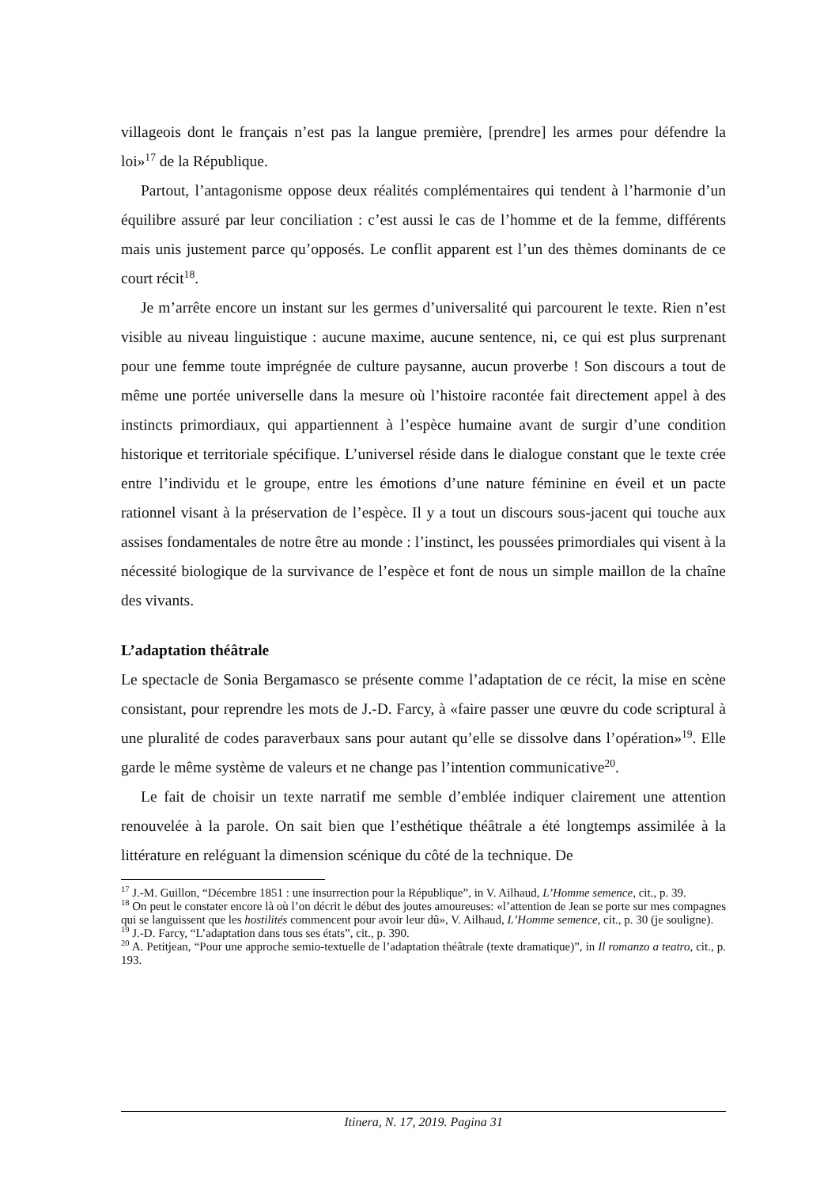villageois dont le français n’est pas la langue première, [prendre] les armes pour défendre la loi»<sup>17</sup> de la République.
Partout, l’antagonisme oppose deux réalités complémentaires qui tendent à l’harmonie d’un équilibre assuré par leur conciliation : c’est aussi le cas de l’homme et de la femme, différents mais unis justement parce qu’opposés. Le conflit apparent est l’un des thèmes dominants de ce court récit<sup>18</sup>.
Je m’arrête encore un instant sur les germes d’universalité qui parcourent le texte. Rien n’est visible au niveau linguistique : aucune maxime, aucune sentence, ni, ce qui est plus surprenant pour une femme toute imprégnée de culture paysanne, aucun proverbe ! Son discours a tout de même une portée universelle dans la mesure où l’histoire racontée fait directement appel à des instincts primordiaux, qui appartiennent à l’espèce humaine avant de surgir d’une condition historique et territoriale spécifique. L’universel réside dans le dialogue constant que le texte crée entre l’individu et le groupe, entre les émotions d’une nature féminine en éveil et un pacte rationnel visant à la préservation de l’espèce. Il y a tout un discours sous-jacent qui touche aux assises fondamentales de notre être au monde : l’instinct, les poussées primordiales qui visent à la nécessité biologique de la survivance de l’espèce et font de nous un simple maillon de la chaîne des vivants.
L’adaptation théâtrale
Le spectacle de Sonia Bergamasco se présente comme l’adaptation de ce récit, la mise en scène consistant, pour reprendre les mots de J.-D. Farcy, à «faire passer une œuvre du code scriptural à une pluralité de codes paraverbaux sans pour autant qu’elle se dissolve dans l’opération»<sup>19</sup>. Elle garde le même système de valeurs et ne change pas l’intention communicative<sup>20</sup>.
Le fait de choisir un texte narratif me semble d’emblée indiquer clairement une attention renouvelée à la parole. On sait bien que l’esthétique théâtrale a été longtemps assimilée à la littérature en reléguant la dimension scénique du côté de la technique. De
<sup>17</sup> J.-M. Guillon, “Décembre 1851 : une insurrection pour la République”, in V. Ailhaud, L’Homme semence, cit., p. 39.
<sup>18</sup> On peut le constater encore là où l’on décrit le début des joutes amoureuses: «l’attention de Jean se porte sur mes compagnes qui se languissent que les hostilités commencent pour avoir leur dû», V. Ailhaud, L’Homme semence, cit., p. 30 (je souligne).
<sup>19</sup> J.-D. Farcy, “L’adaptation dans tous ses états”, cit., p. 390.
<sup>20</sup> A. Petitjean, “Pour une approche semio-textuelle de l’adaptation théâtrale (texte dramatique)”, in Il romanzo a teatro, cit., p. 193.
Itinera, N. 17, 2019. Pagina 31